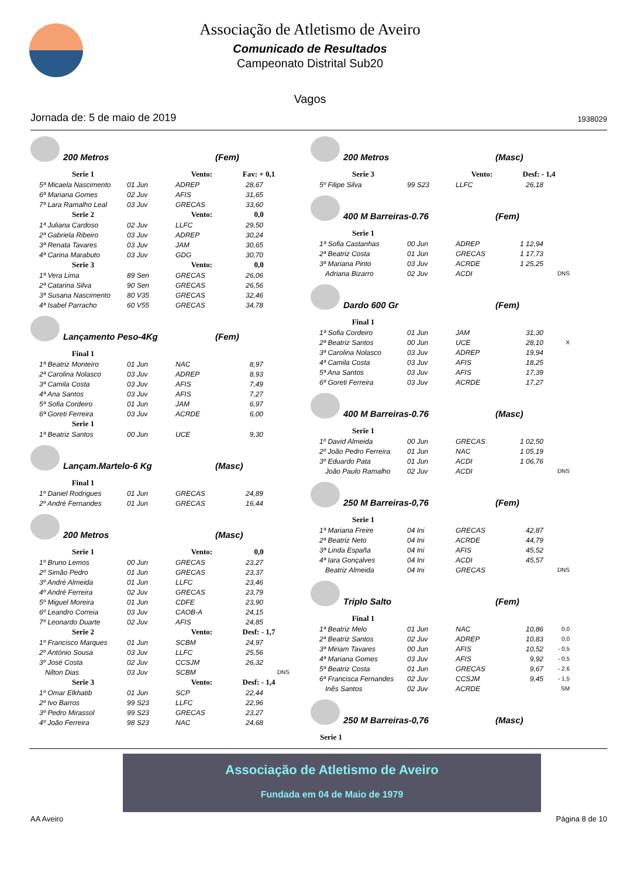Associação de Atletismo de Aveiro
Comunicado de Resultados
Campeonato Distrital Sub20
Vagos
Jornada de: 5 de maio de 2019 1938029
200 Metros (Fem)
| Serie 1 | | Vento: | Fav: + 0,1 | |
| --- | --- | --- | --- | --- |
| 5ª Micaela Nascimento | 01 Jun | ADREP | 28,67 | |
| 6ª Mariana Gomes | 02 Juv | AFIS | 31,65 | |
| 7ª Lara Ramalho Leal | 03 Juv | GRECAS | 33,60 | |
| Serie 2 | | Vento: | 0,0 | |
| 1ª Juliana Cardoso | 02 Juv | LLFC | 29,50 | |
| 2ª Gabriela Ribeiro | 03 Juv | ADREP | 30,24 | |
| 3ª Renata Tavares | 03 Juv | JAM | 30,65 | |
| 4ª Carina Marabuto | 03 Juv | GDG | 30,70 | |
| Serie 3 | | Vento: | 0,0 | |
| 1ª Vera Lima | 89 Sen | GRECAS | 26,06 | |
| 2ª Catarina Silva | 90 Sen | GRECAS | 26,56 | |
| 3ª Susana Nascimento | 80 V35 | GRECAS | 32,46 | |
| 4ª Isabel Parracho | 60 V55 | GRECAS | 34,78 | |
Lançamento Peso-4Kg (Fem)
| Final 1 | | | | |
| --- | --- | --- | --- | --- |
| 1ª Beatriz Monteiro | 01 Jun | NAC | 8,97 | |
| 2ª Carolina Nolasco | 03 Juv | ADREP | 8,93 | |
| 3ª Camila Costa | 03 Juv | AFIS | 7,49 | |
| 4ª Ana Santos | 03 Juv | AFIS | 7,27 | |
| 5ª Sofia Cordeiro | 01 Jun | JAM | 6,97 | |
| 6ª Goreti Ferreira | 03 Juv | ACRDE | 6,00 | |
| Serie 1 | | | | |
| 1ª Beatriz Santos | 00 Jun | UCE | 9,30 | |
Lançam.Martelo-6 Kg (Masc)
| Final 1 | | | | |
| --- | --- | --- | --- | --- |
| 1º Daniel Rodrigues | 01 Jun | GRECAS | 24,89 | |
| 2º André Fernandes | 01 Jun | GRECAS | 16,44 | |
200 Metros (Masc)
| Serie 1 | | Vento: | 0,0 | |
| --- | --- | --- | --- | --- |
| 1º Bruno Lemos | 00 Jun | GRECAS | 23,27 | |
| 2º Simão Pedro | 01 Jun | GRECAS | 23,37 | |
| 3º André Almeida | 01 Jun | LLFC | 23,46 | |
| 4º André Ferreira | 02 Juv | GRECAS | 23,79 | |
| 5º Miguel Moreira | 01 Jun | CDFE | 23,90 | |
| 6º Leandro Correia | 03 Juv | CAOB-A | 24,15 | |
| 7º Leonardo Duarte | 02 Juv | AFIS | 24,85 | |
| Serie 2 | | Vento: | Desf: - 1,7 | |
| 1º Francisco Marques | 01 Jun | SCBM | 24,97 | |
| 2º António Sousa | 03 Juv | LLFC | 25,56 | |
| 3º José Costa | 02 Juv | CCSJM | 26,32 | |
| Nilton Dias | 03 Juv | SCBM | | DNS |
| Serie 3 | | Vento: | Desf: - 1,4 | |
| 1º Omar Elkhatib | 01 Jun | SCP | 22,44 | |
| 2º Ivo Barros | 99 S23 | LLFC | 22,96 | |
| 3º Pedro Mirassol | 99 S23 | GRECAS | 23,27 | |
| 4º João Ferreira | 98 S23 | NAC | 24,68 | |
200 Metros (Masc)
| Serie 3 | | Vento: | Desf: - 1,4 | |
| --- | --- | --- | --- | --- |
| 5º Filipe Silva | 99 S23 | LLFC | 26,18 | |
400 M Barreiras-0.76 (Fem)
| Serie 1 | | | | |
| --- | --- | --- | --- | --- |
| 1ª Sofia Castanhas | 00 Jun | ADREP | 1 12,94 | |
| 2ª Beatriz Costa | 01 Jun | GRECAS | 1 17,73 | |
| 3ª Mariana Pinto | 03 Juv | ACRDE | 1 25,25 | |
| Adriana Bizarro | 02 Juv | ACDI | | DNS |
Dardo 600 Gr (Fem)
| Final 1 | | | | |
| --- | --- | --- | --- | --- |
| 1ª Sofia Cordeiro | 01 Jun | JAM | 31,30 | |
| 2ª Beatriz Santos | 00 Jun | UCE | 28,10 | X |
| 3ª Carolina Nolasco | 03 Juv | ADREP | 19,94 | |
| 4ª Camila Costa | 03 Juv | AFIS | 18,25 | |
| 5ª Ana Santos | 03 Juv | AFIS | 17,39 | |
| 6ª Goreti Ferreira | 03 Juv | ACRDE | 17,27 | |
400 M Barreiras-0.76 (Masc)
| Serie 1 | | | | |
| --- | --- | --- | --- | --- |
| 1º David Almeida | 00 Jun | GRECAS | 1 02,50 | |
| 2º João Pedro Ferreira | 01 Jun | NAC | 1 05,19 | |
| 3º Eduardo Pata | 01 Jun | ACDI | 1 06,76 | |
| João Paulo Ramalho | 02 Juv | ACDI | | DNS |
250 M Barreiras-0,76 (Fem)
| Serie 1 | | | | |
| --- | --- | --- | --- | --- |
| 1ª Mariana Freire | 04 Ini | GRECAS | 42,87 | |
| 2ª Beatriz Neto | 04 Ini | ACRDE | 44,79 | |
| 3ª Linda España | 04 Ini | AFIS | 45,52 | |
| 4ª Iara Gonçalves | 04 Ini | ACDI | 45,57 | |
| Beatriz Almeida | 04 Ini | GRECAS | | DNS |
Triplo Salto (Fem)
| Final 1 | | | | |
| --- | --- | --- | --- | --- |
| 1ª Beatriz Melo | 01 Jun | NAC | 10,86 | 0,0 |
| 2ª Beatriz Santos | 02 Juv | ADREP | 10,83 | 0,0 |
| 3ª Miriam Tavares | 00 Jun | AFIS | 10,52 | - 0,5 |
| 4ª Mariana Gomes | 03 Juv | AFIS | 9,92 | - 0,5 |
| 5ª Beatriz Costa | 01 Jun | GRECAS | 9,67 | - 2,6 |
| 6ª Francisca Fernandes | 02 Juv | CCSJM | 9,45 | - 1,5 |
| Inês Santos | 02 Juv | ACRDE | | SM |
250 M Barreiras-0,76 (Masc)
| Serie 1 | | | | |
| --- | --- | --- | --- | --- |
Associação de Atletismo de Aveiro
Fundada em 04 de Maio de 1979
AA Aveiro Página 8 de 10